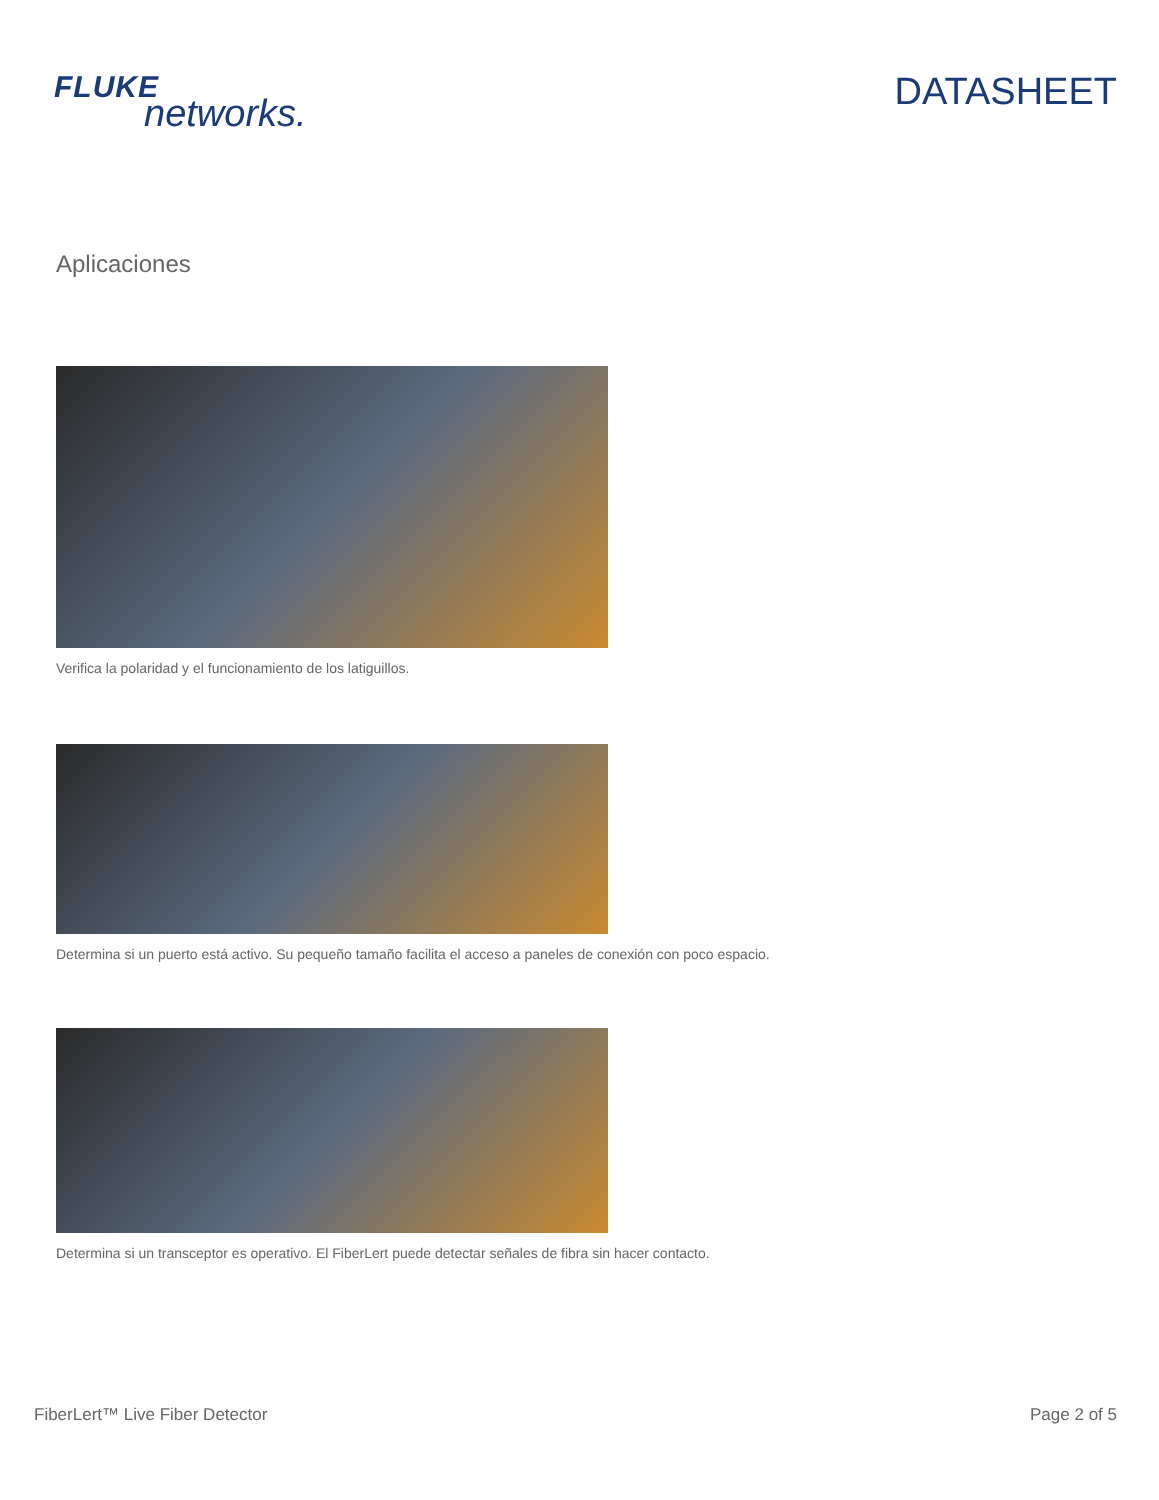FLUKE
networks.
DATASHEET
Aplicaciones
Verifica la polaridad y el funcionamiento de los latiguillos.
Determina si un puerto está activo. Su pequeño tamaño facilita el acceso a paneles de conexión con poco espacio.
Determina si un transceptor es operativo. El FiberLert puede detectar señales de fibra sin hacer contacto.
FiberLert™ Live Fiber Detector Page 2 of 5